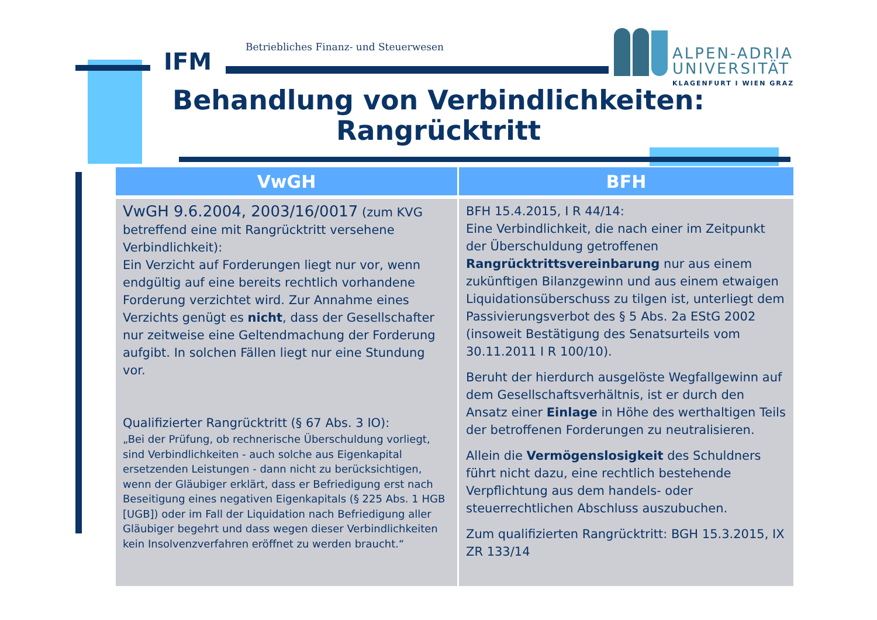IFM
Betriebliches Finanz- und Steuerwesen
ALPEN-ADRIA
UNIVERSITÄT
KLAGENFURT I WIEN GRAZ
Behandlung von Verbindlichkeiten:
Rangrücktritt
| VwGH | BFH |
| --- | --- |
| VwGH 9.6.2004, 2003/16/0017 (zum KVG betreffend eine mit Rangrücktritt versehene Verbindlichkeit): Ein Verzicht auf Forderungen liegt nur vor, wenn endgültig auf eine bereits rechtlich vorhandene Forderung verzichtet wird. Zur Annahme eines Verzichts genügt es nicht , dass der Gesellschafter nur zeitweise eine Geltendmachung der Forderung aufgibt. In solchen Fällen liegt nur eine Stundung vor. Qualifizierter Rangrücktritt (§ 67 Abs. 3 IO): „Bei der Prüfung, ob rechnerische Überschuldung vorliegt, sind Verbindlichkeiten - auch solche aus Eigenkapital ersetzenden Leistungen - dann nicht zu berücksichtigen, wenn der Gläubiger erklärt, dass er Befriedigung erst nach Beseitigung eines negativen Eigenkapitals (§ 225 Abs. 1 HGB [UGB]) oder im Fall der Liquidation nach Befriedigung aller Gläubiger begehrt und dass wegen dieser Verbindlichkeiten kein Insolvenzverfahren eröffnet zu werden braucht.“ | BFH 15.4.2015, I R 44/14: Eine Verbindlichkeit, die nach einer im Zeitpunkt der Überschuldung getroffenen Rangrücktrittsvereinbarung nur aus einem zukünftigen Bilanzgewinn und aus einem etwaigen Liquidationsüberschuss zu tilgen ist, unterliegt dem Passivierungsverbot des § 5 Abs. 2a EStG 2002 (insoweit Bestätigung des Senatsurteils vom 30.11.2011 I R 100/10). Beruht der hierdurch ausgelöste Wegfallgewinn auf dem Gesellschaftsverhältnis, ist er durch den Ansatz einer Einlage in Höhe des werthaltigen Teils der betroffenen Forderungen zu neutralisieren. Allein die Vermögenslosigkeit des Schuldners führt nicht dazu, eine rechtlich bestehende Verpflichtung aus dem handels- oder steuerrechtlichen Abschluss auszubuchen. Zum qualifizierten Rangrücktritt: BGH 15.3.2015, IX ZR 133/14 |